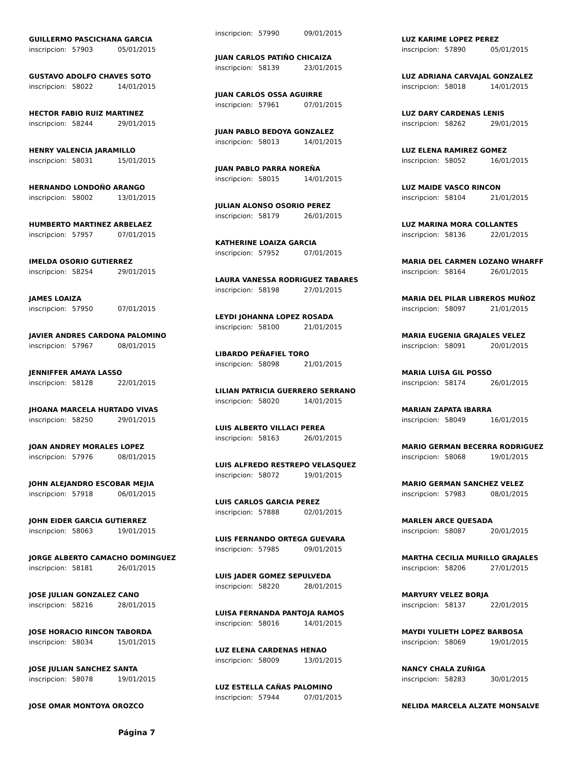GUILLERMO PASCICHANA GARCIA
inscripcion: 57903 05/01/2015
GUSTAVO ADOLFO CHAVES SOTO
inscripcion: 58022 14/01/2015
HECTOR FABIO RUIZ MARTINEZ
inscripcion: 58244 29/01/2015
HENRY VALENCIA JARAMILLO
inscripcion: 58031 15/01/2015
HERNANDO LONDOÑO ARANGO
inscripcion: 58002 13/01/2015
HUMBERTO MARTINEZ ARBELAEZ
inscripcion: 57957 07/01/2015
IMELDA OSORIO GUTIERREZ
inscripcion: 58254 29/01/2015
JAMES LOAIZA
inscripcion: 57950 07/01/2015
JAVIER ANDRES CARDONA PALOMINO
inscripcion: 57967 08/01/2015
JENNIFFER AMAYA LASSO
inscripcion: 58128 22/01/2015
JHOANA MARCELA HURTADO VIVAS
inscripcion: 58250 29/01/2015
JOAN ANDREY MORALES LOPEZ
inscripcion: 57976 08/01/2015
JOHN ALEJANDRO ESCOBAR MEJIA
inscripcion: 57918 06/01/2015
JOHN EIDER GARCIA GUTIERREZ
inscripcion: 58063 19/01/2015
JORGE ALBERTO CAMACHO DOMINGUEZ
inscripcion: 58181 26/01/2015
JOSE JULIAN GONZALEZ CANO
inscripcion: 58216 28/01/2015
JOSE HORACIO RINCON TABORDA
inscripcion: 58034 15/01/2015
JOSE JULIAN SANCHEZ SANTA
inscripcion: 58078 19/01/2015
JOSE OMAR MONTOYA OROZCO
Página 7
inscripcion: 57990 09/01/2015
JUAN CARLOS PATIÑO CHICAIZA
inscripcion: 58139 23/01/2015
JUAN CARLOS OSSA AGUIRRE
inscripcion: 57961 07/01/2015
JUAN PABLO BEDOYA GONZALEZ
inscripcion: 58013 14/01/2015
JUAN PABLO PARRA NOREÑA
inscripcion: 58015 14/01/2015
JULIAN ALONSO OSORIO PEREZ
inscripcion: 58179 26/01/2015
KATHERINE LOAIZA GARCIA
inscripcion: 57952 07/01/2015
LAURA VANESSA RODRIGUEZ TABARES
inscripcion: 58198 27/01/2015
LEYDI JOHANNA LOPEZ ROSADA
inscripcion: 58100 21/01/2015
LIBARDO PEÑAFIEL TORO
inscripcion: 58098 21/01/2015
LILIAN PATRICIA GUERRERO SERRANO
inscripcion: 58020 14/01/2015
LUIS ALBERTO VILLACI PEREA
inscripcion: 58163 26/01/2015
LUIS ALFREDO RESTREPO VELASQUEZ
inscripcion: 58072 19/01/2015
LUIS CARLOS GARCIA PEREZ
inscripcion: 57888 02/01/2015
LUIS FERNANDO ORTEGA GUEVARA
inscripcion: 57985 09/01/2015
LUIS JADER GOMEZ SEPULVEDA
inscripcion: 58220 28/01/2015
LUISA FERNANDA PANTOJA RAMOS
inscripcion: 58016 14/01/2015
LUZ ELENA CARDENAS HENAO
inscripcion: 58009 13/01/2015
LUZ ESTELLA CAÑAS PALOMINO
inscripcion: 57944 07/01/2015
LUZ KARIME LOPEZ PEREZ
inscripcion: 57890 05/01/2015
LUZ ADRIANA CARVAJAL GONZALEZ
inscripcion: 58018 14/01/2015
LUZ DARY CARDENAS LENIS
inscripcion: 58262 29/01/2015
LUZ ELENA RAMIREZ GOMEZ
inscripcion: 58052 16/01/2015
LUZ MAIDE VASCO RINCON
inscripcion: 58104 21/01/2015
LUZ MARINA MORA COLLANTES
inscripcion: 58136 22/01/2015
MARIA DEL CARMEN LOZANO WHARFF
inscripcion: 58164 26/01/2015
MARIA DEL PILAR LIBREROS MUÑOZ
inscripcion: 58097 21/01/2015
MARIA EUGENIA GRAJALES VELEZ
inscripcion: 58091 20/01/2015
MARIA LUISA GIL POSSO
inscripcion: 58174 26/01/2015
MARIAN ZAPATA IBARRA
inscripcion: 58049 16/01/2015
MARIO GERMAN BECERRA RODRIGUEZ
inscripcion: 58068 19/01/2015
MARIO GERMAN SANCHEZ VELEZ
inscripcion: 57983 08/01/2015
MARLEN ARCE QUESADA
inscripcion: 58087 20/01/2015
MARTHA CECILIA MURILLO GRAJALES
inscripcion: 58206 27/01/2015
MARYURY VELEZ BORJA
inscripcion: 58137 22/01/2015
MAYDI YULIETH LOPEZ BARBOSA
inscripcion: 58069 19/01/2015
NANCY CHALA ZUÑIGA
inscripcion: 58283 30/01/2015
NELIDA MARCELA ALZATE MONSALVE